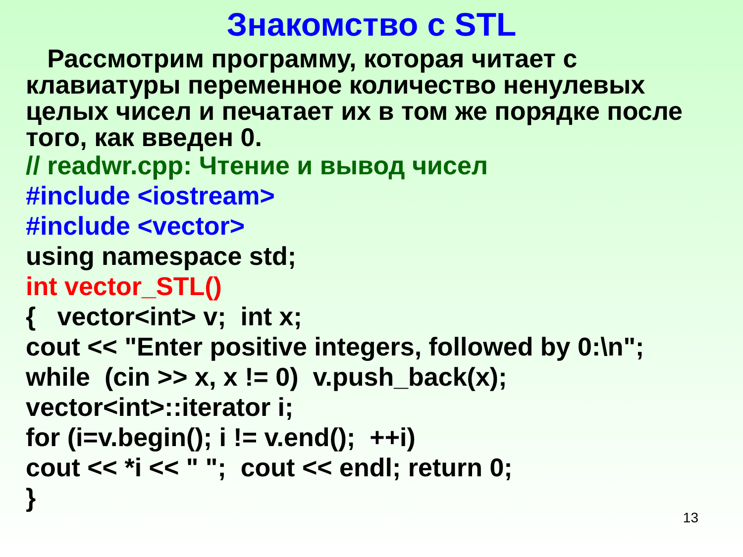Знакомство с STL
Рассмотрим программу, которая читает с клавиатуры переменное количество ненулевых целых чисел и печатает их в том же порядке после того, как введен 0.
// readwr.cpp: Чтение и вывод чисел
#include <iostream>
#include <vector>
using namespace std;
int vector_STL()
{ vector<int> v; int x;
cout << "Enter positive integers, followed by 0:\n";
while (cin >> x, x != 0) v.push_back(x);
vector<int>::iterator i;
for (i=v.begin(); i != v.end(); ++i)
cout << *i << " "; cout << endl; return 0;
}
13